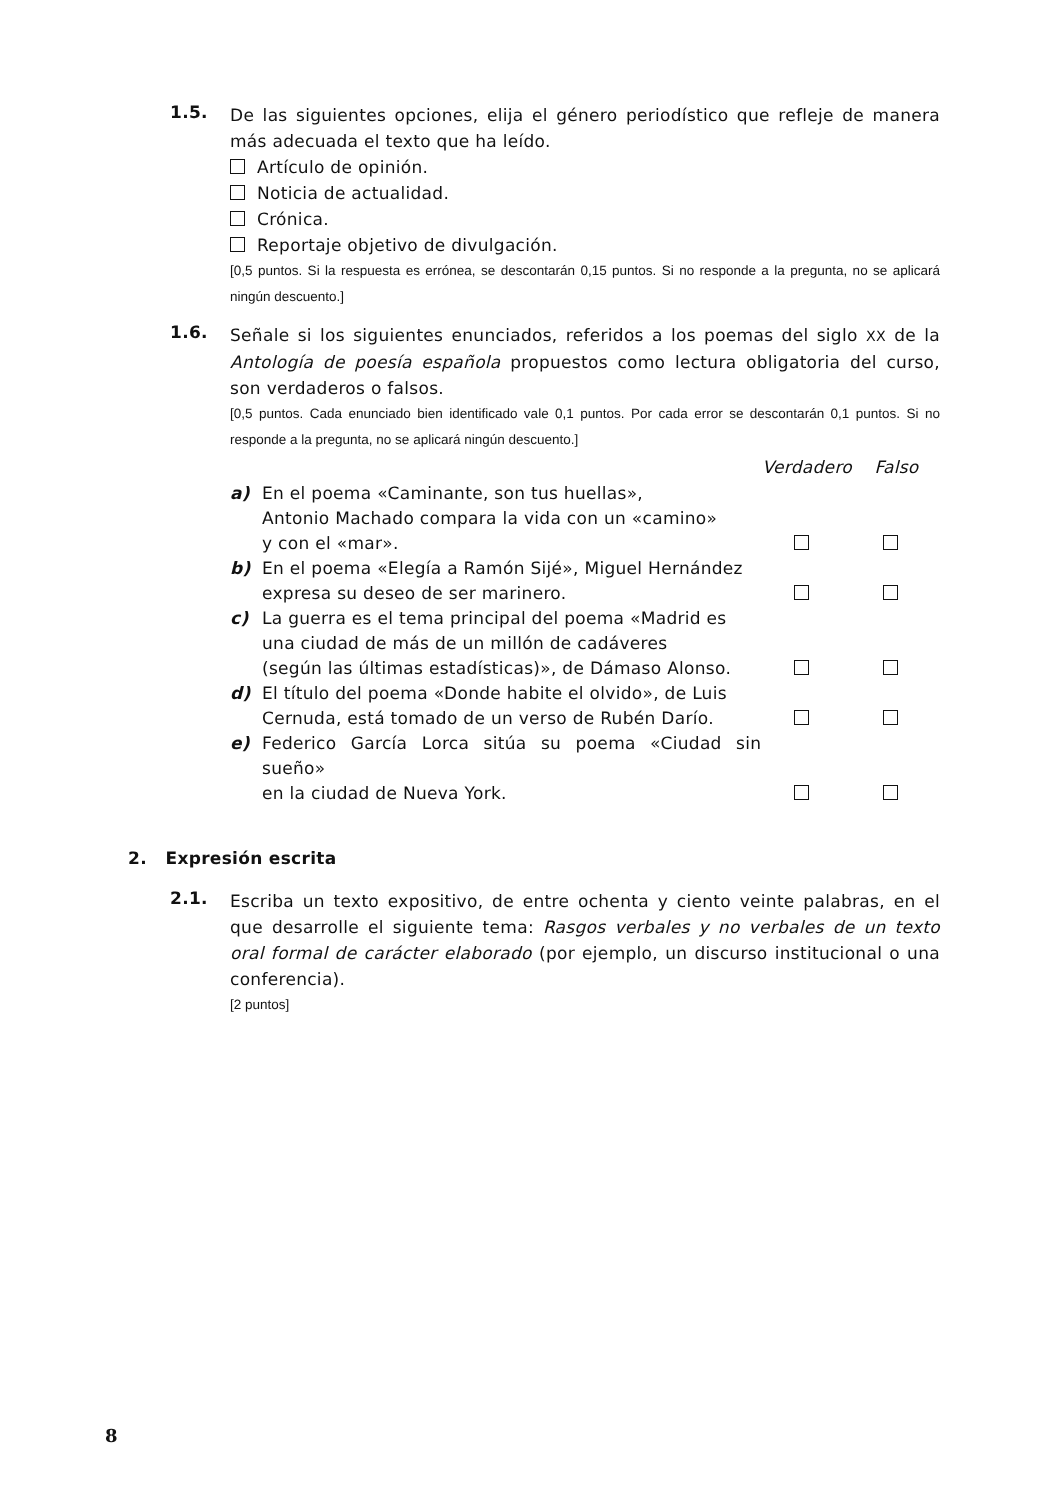1.5.
De las siguientes opciones, elija el género periodístico que refleje de manera más adecuada el texto que ha leído.
Artículo de opinión.
Noticia de actualidad.
Crónica.
Reportaje objetivo de divulgación.
[0,5 puntos. Si la respuesta es errónea, se descontarán 0,15 puntos. Si no responde a la pregunta, no se aplicará ningún descuento.]
1.6.
Señale si los siguientes enunciados, referidos a los poemas del siglo XX de la Antología de poesía española propuestos como lectura obligatoria del curso, son verdaderos o falsos.
[0,5 puntos. Cada enunciado bien identificado vale 0,1 puntos. Por cada error se descontarán 0,1 puntos. Si no responde a la pregunta, no se aplicará ningún descuento.]
| | | Verdadero | Falso |
| a) | En el poema «Caminante, son tus huellas», Antonio Machado compara la vida con un «camino» y con el «mar». | | |
| b) | En el poema «Elegía a Ramón Sijé», Miguel Hernández expresa su deseo de ser marinero. | | |
| c) | La guerra es el tema principal del poema «Madrid es una ciudad de más de un millón de cadáveres (según las últimas estadísticas)», de Dámaso Alonso. | | |
| d) | El título del poema «Donde habite el olvido», de Luis Cernuda, está tomado de un verso de Rubén Darío. | | |
| e) | Federico García Lorca sitúa su poema «Ciudad sin sueño» en la ciudad de Nueva York. | | |
2. Expresión escrita
2.1.
Escriba un texto expositivo, de entre ochenta y ciento veinte palabras, en el que desarrolle el siguiente tema: Rasgos verbales y no verbales de un texto oral formal de carácter elaborado (por ejemplo, un discurso institucional o una conferencia).
[2 puntos]
8